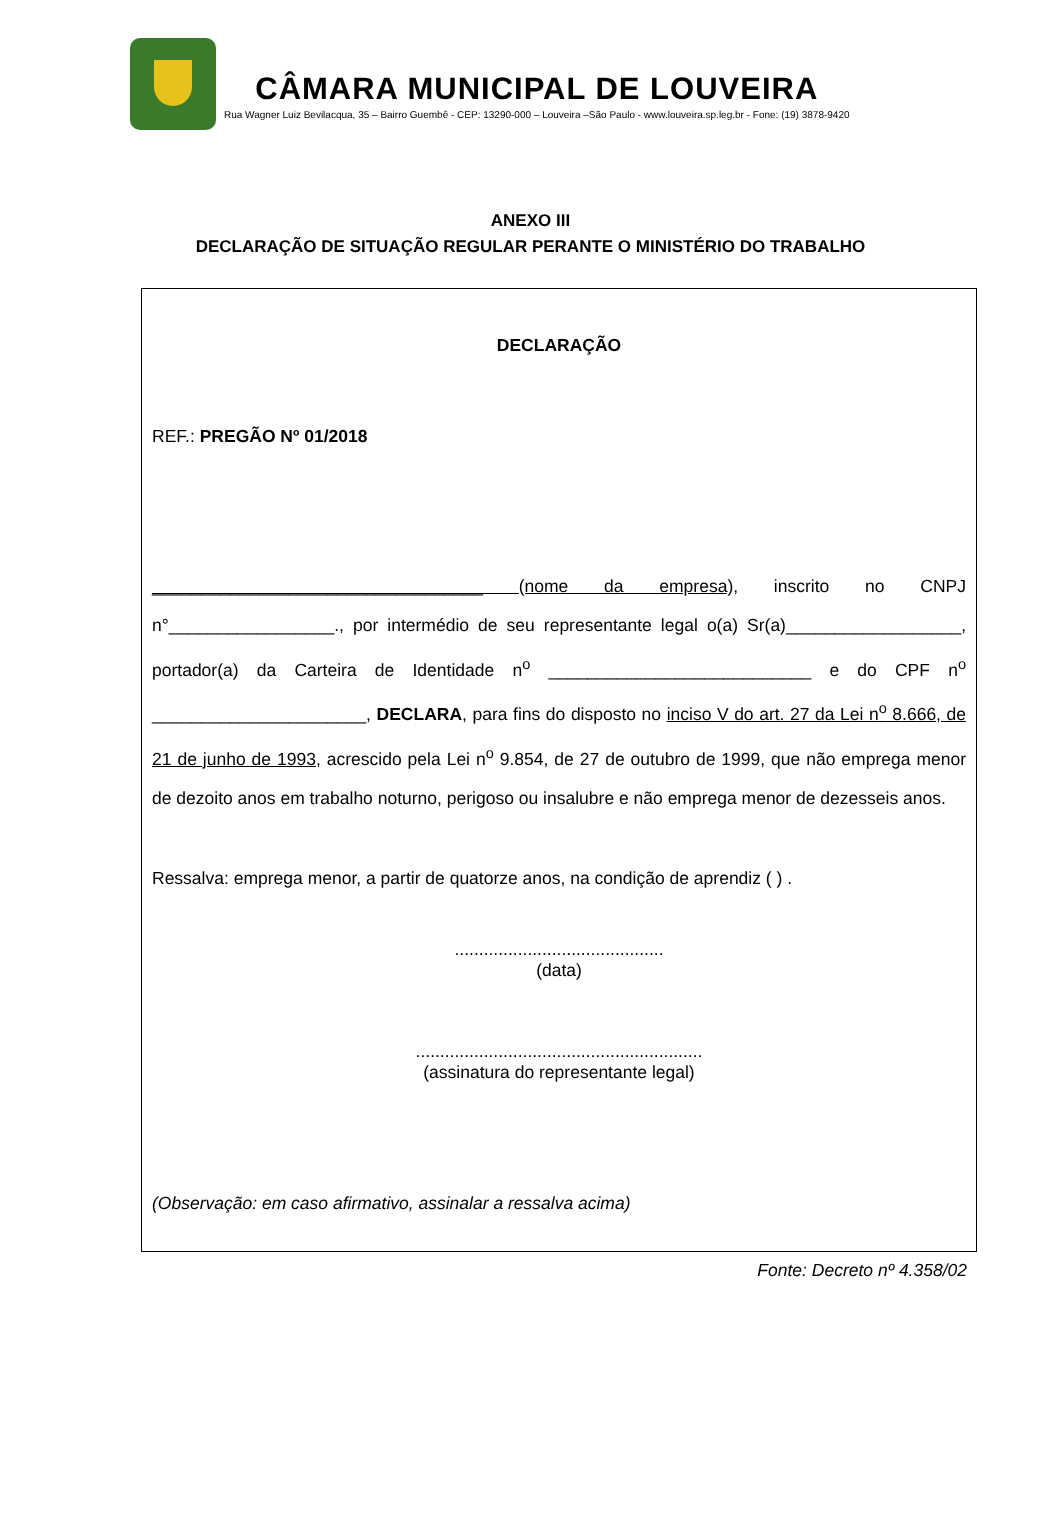CÂMARA MUNICIPAL DE LOUVEIRA
Rua Wagner Luiz Bevilacqua, 35 – Bairro Guembê - CEP: 13290-000 – Louveira –São Paulo - www.louveira.sp.leg.br - Fone: (19) 3878-9420
ANEXO III
DECLARAÇÃO DE SITUAÇÃO REGULAR PERANTE O MINISTÉRIO DO TRABALHO
DECLARAÇÃO
REF.: PREGÃO Nº 01/2018
__________________________________ (nome da empresa), inscrito no CNPJ n°_________________., por intermédio de seu representante legal o(a) Sr(a)__________________, portador(a) da Carteira de Identidade n<sup>o</sup> ___________________________ e do CPF n<sup>o</sup> ______________________, DECLARA, para fins do disposto no inciso V do art. 27 da Lei n<sup>o</sup> 8.666, de 21 de junho de 1993, acrescido pela Lei n<sup>o</sup> 9.854, de 27 de outubro de 1999, que não emprega menor de dezoito anos em trabalho noturno, perigoso ou insalubre e não emprega menor de dezesseis anos.
Ressalva: emprega menor, a partir de quatorze anos, na condição de aprendiz ( ) .
...........................................
(data)
...........................................................
(assinatura do representante legal)
(Observação: em caso afirmativo, assinalar a ressalva acima)
Fonte: Decreto nº 4.358/02